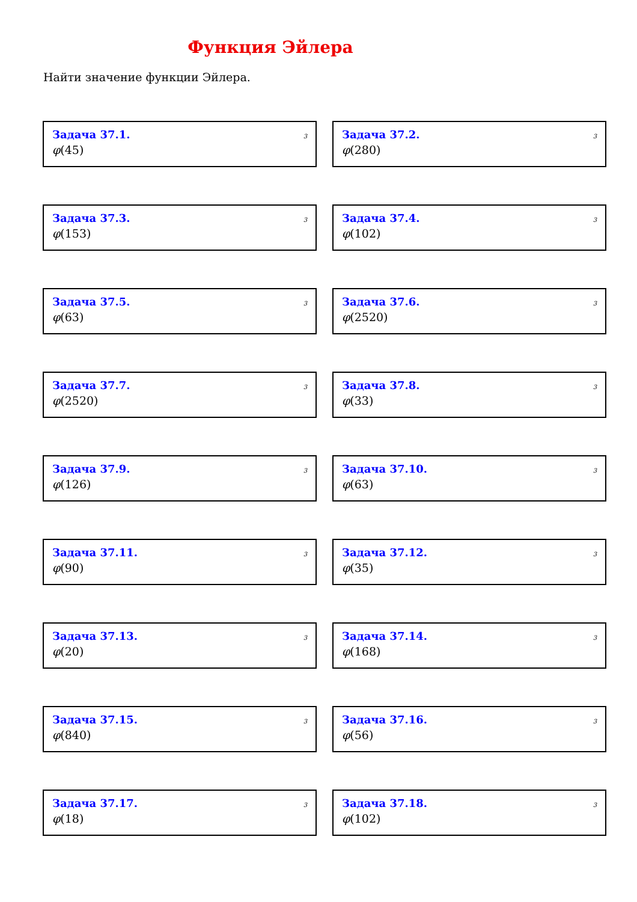Функция Эйлера
Найти значение функции Эйлера.
Задача 37.1.
3
φ(45)
Задача 37.2.
3
φ(280)
Задача 37.3.
3
φ(153)
Задача 37.4.
3
φ(102)
Задача 37.5.
3
φ(63)
Задача 37.6.
3
φ(2520)
Задача 37.7.
3
φ(2520)
Задача 37.8.
3
φ(33)
Задача 37.9.
3
φ(126)
Задача 37.10.
3
φ(63)
Задача 37.11.
3
φ(90)
Задача 37.12.
3
φ(35)
Задача 37.13.
3
φ(20)
Задача 37.14.
3
φ(168)
Задача 37.15.
3
φ(840)
Задача 37.16.
3
φ(56)
Задача 37.17.
3
φ(18)
Задача 37.18.
3
φ(102)